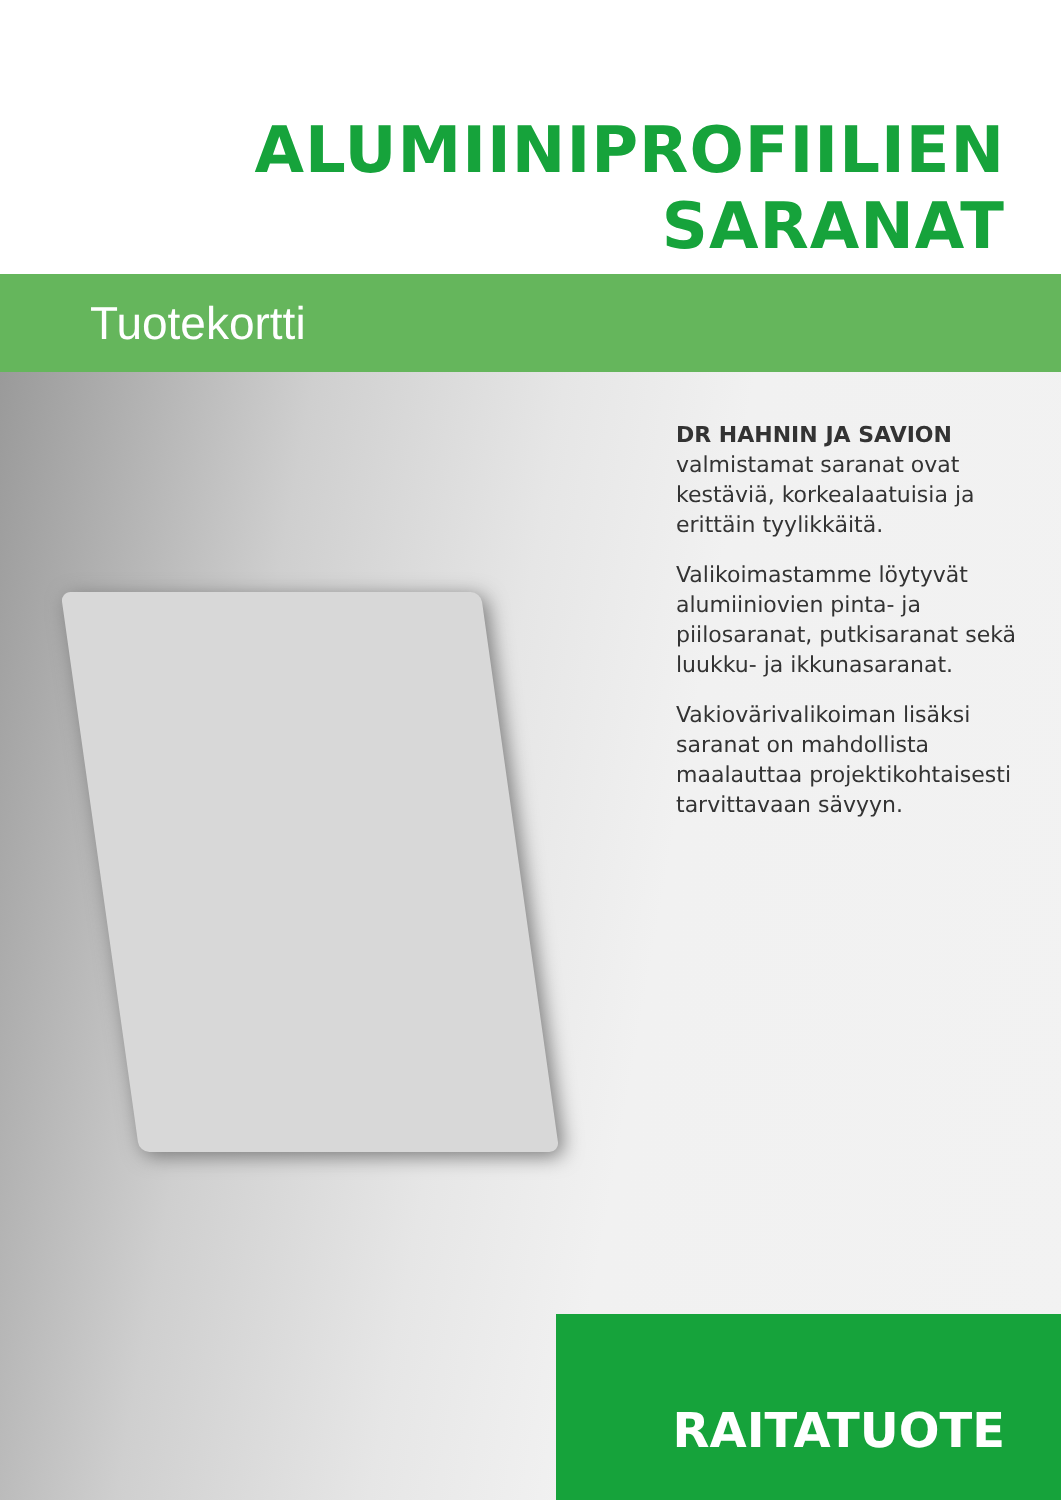ALUMIINIPROFIILIEN
SARANAT
Tuotekortti
DR HAHNIN JA SAVION
valmistamat saranat ovat kestäviä, korkealaatuisia ja erittäin tyylikkäitä.
Valikoimastamme löytyvät alumiiniovien pinta- ja piilosaranat, putkisaranat sekä luukku- ja ikkunasaranat.
Vakiovärivalikoiman lisäksi saranat on mahdollista maalauttaa projektikohtaisesti tarvittavaan sävyyn.
RAITATUOTE